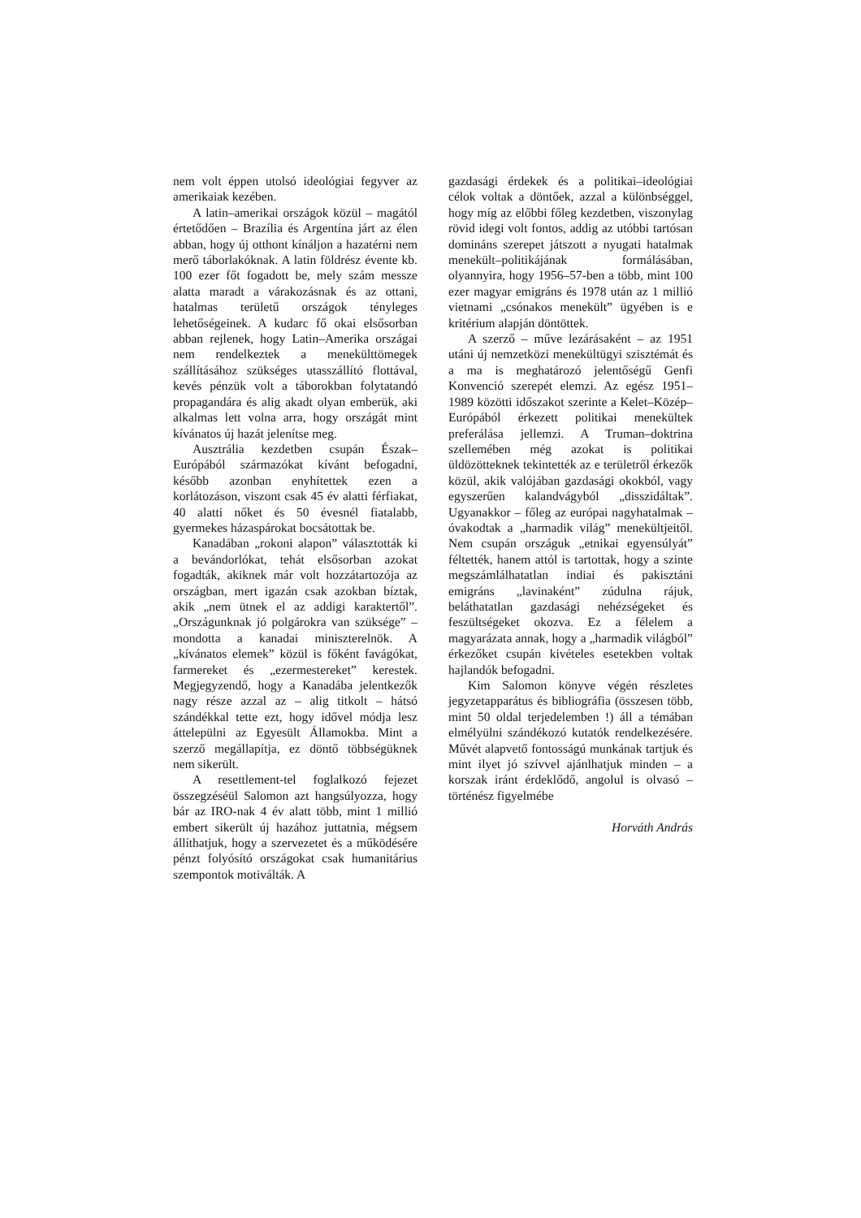nem volt éppen utolsó ideológiai fegyver az amerikaiak kezében.
A latin–amerikai országok közül – magától értetődően – Brazília és Argentína járt az élen abban, hogy új otthont kínáljon a hazatérni nem merő táborlakóknak. A latin földrész évente kb. 100 ezer főt fogadott be, mely szám messze alatta maradt a várakozásnak és az ottani, hatalmas területű országok tényleges lehetőségeinek. A kudarc fő okai elsősorban abban rejlenek, hogy Latin–Amerika országai nem rendelkeztek a menekülttömegek szállításához szükséges utasszállító flottával, kevés pénzük volt a táborokban folytatandó propagandára és alig akadt olyan emberük, aki alkalmas lett volna arra, hogy országát mint kívánatos új hazát jelenítse meg.
Ausztrália kezdetben csupán Észak–Európából származókat kívánt befogadni, később azonban enyhítettek ezen a korlátozáson, viszont csak 45 év alatti férfiakat, 40 alatti nőket és 50 évesnél fiatalabb, gyermekes házaspárokat bocsátottak be.
Kanadában „rokoni alapon” választották ki a bevándorlókat, tehát elsősorban azokat fogadták, akiknek már volt hozzátartozója az országban, mert igazán csak azokban bíztak, akik „nem ütnek el az addigi karaktertől”. „Országunknak jó polgárokra van szüksége” – mondotta a kanadai miniszterelnök. A „kívánatos elemek” közül is főként favágókat, farmereket és „ezermestereket” kerestek. Megjegyzendő, hogy a Kanadába jelentkezők nagy része azzal az – alig titkolt – hátsó szándékkal tette ezt, hogy idővel módja lesz áttelepülni az Egyesült Államokba. Mint a szerző megállapítja, ez döntő többségüknek nem sikerült.
A resettlement-tel foglalkozó fejezet összegzéséül Salomon azt hangsúlyozza, hogy bár az IRO-nak 4 év alatt több, mint 1 millió embert sikerült új hazához juttatnia, mégsem állíthatjuk, hogy a szervezetet és a működésére pénzt folyósító országokat csak humanitárius szempontok motiválták. A
gazdasági érdekek és a politikai–ideológiai célok voltak a döntőek, azzal a különbséggel, hogy míg az előbbi főleg kezdetben, viszonylag rövid idegi volt fontos, addig az utóbbi tartósan domináns szerepet játszott a nyugati hatalmak menekült–politikájának formálásában, olyannyira, hogy 1956–57-ben a több, mint 100 ezer magyar emigráns és 1978 után az 1 millió vietnami „csónakos menekült” ügyében is e kritérium alapján döntöttek.
A szerző – műve lezárásaként – az 1951 utáni új nemzetközi menekültügyi szisztémát és a ma is meghatározó jelentőségű Genfi Konvenció szerepét elemzi. Az egész 1951–1989 közötti időszakot szerinte a Kelet–Közép–Európából érkezett politikai menekültek preferálása jellemzi. A Truman–doktrina szellemében még azokat is politikai üldözötteknek tekintették az e területről érkezők közül, akik valójában gazdasági okokból, vagy egyszerűen kalandvágyból „disszidáltak”. Ugyanakkor – főleg az európai nagyhatalmak – óvakodtak a „harmadik világ” menekültjeitől. Nem csupán országuk „etnikai egyensúlyát” féltették, hanem attól is tartottak, hogy a szinte megszámlálhatatlan indiai és pakisztáni emigráns „lavinaként” zúdulna rájuk, beláthatatlan gazdasági nehézségeket és feszültségeket okozva. Ez a félelem a magyarázata annak, hogy a „harmadik világból” érkezőket csupán kivételes esetekben voltak hajlandók befogadni.
Kim Salomon könyve végén részletes jegyzetapparátus és bibliográfia (összesen több, mint 50 oldal terjedelemben !) áll a témában elmélyülni szándékozó kutatók rendelkezésére. Művét alapvető fontosságú munkának tartjuk és mint ilyet jó szívvel ajánlhatjuk minden – a korszak iránt érdeklődő, angolul is olvasó – történész figyelmébe
Horváth András